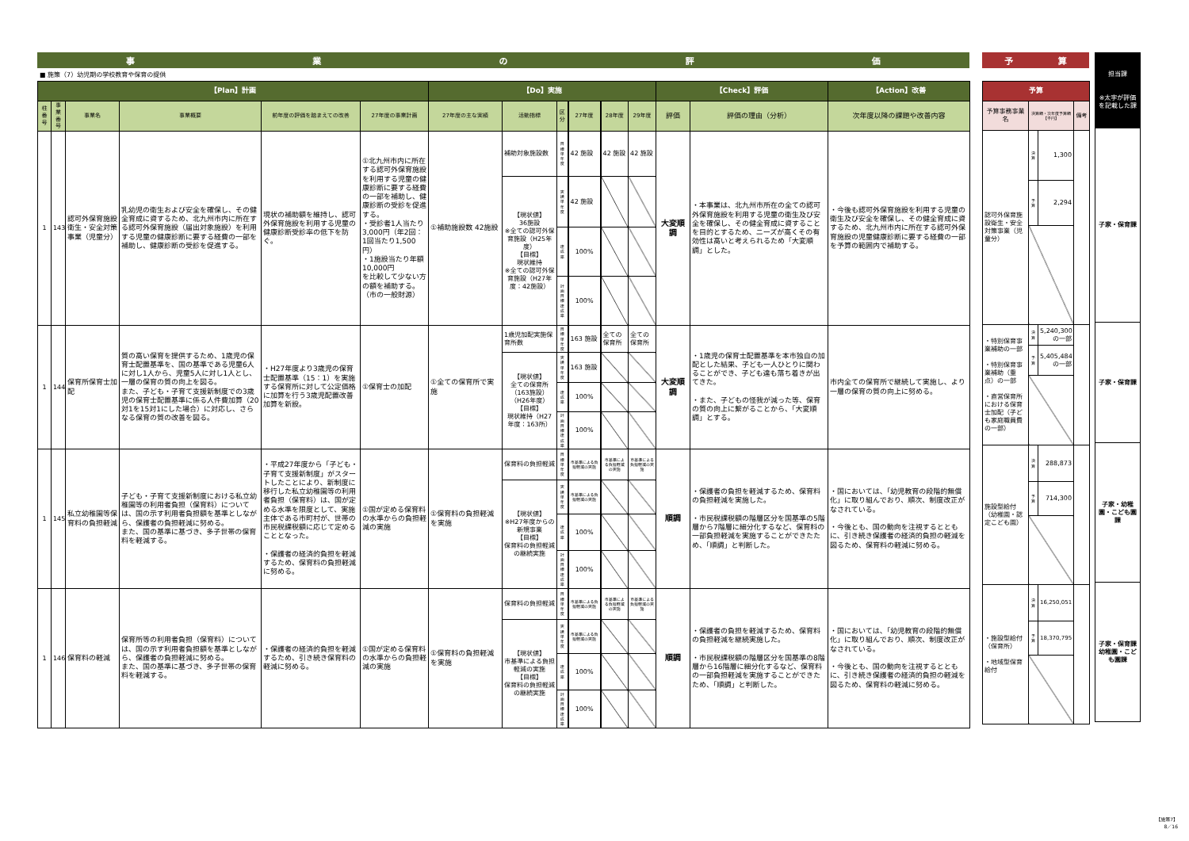事業の評価
■ 施策（7）幼児期の学校教育や保育の提供
| 【Plan】計画 | | | | | | 【Do】実施 | | | | | | 【Check】評価 | | 【Action】改善 |
| --- | --- | --- | --- | --- | --- | --- | --- | --- | --- | --- | --- | --- | --- | --- |
| 柱番号 | 事業番号 | 事業名 | 事業概要 | 前年度の評価を踏まえての改善 | 27年度の事業計画 | 27年度の主な実績 | 活動指標 | 区分 | 27年度 | 28年度 | 29年度 | 評価 | 評価の理由（分析） | 次年度以降の課題や改善内容 |
| 1 | 143 | 認可外保育施設衛生・安全対策事業（児童分） | 乳幼児の衛生および安全を確保し、その健全育成に資するため、北九州市内に所在する認可外保育施設（届出対象施設）を利用する児童の健康診断に要する経費の一部を補助し、健康診断の受診を促進する。 | 現状の補助額を維持し、認可外保育施設を利用する児童の健康診断受診率の低下を防ぐ。 | ①北九州市内に所在する認可外保育施設を利用する児童の健康診断に要する経費の一部を補助し、健康診断の受診を促進する。 ・受診者1人当たり3,000円（年2回：1回当たり1,500円） ・1施設当たり年額10,000円 を比較して少ない方の額を補助する。（市の一般財源） | ①補助施設数 42施設 | 補助対象施設数 | 目標 単年度 | 42 施設 | 42 施設 | 42 施設 | 大変順調 | ・本事業は、北九州市所在の全ての認可外保育施設を利用する児童の衛生及び安全を確保し、その健全育成に資することを目的とするため、ニーズが高くその有効性は高いと考えられるため「大変順調」とした。 | ・今後も認可外保育施設を利用する児童の衛生及び安全を確保し、その健全育成に資するため、北九州市内に所在する認可外保育施設の児童健康診断に要する経費の一部を予算の範囲内で補助する。 |
| | | | | | | | 【現状値】 36施設 ※全ての認可外保育施設（H25年度） 【目標】 現状維持 ※全ての認可外保育施設（H27年度：42施設） | 実績 単年度 | 42 施設 | | | | | |
| | | | | | | | | 達成率 | 100% | | | | | |
| | | | | | | | | 計画目標達成率 | 100% | | | | | |
| 1 | 144 | 保育所保育士加配 | 質の高い保育を提供するため、1歳児の保育士配置基準を、国の基準である児童6人に対し1人から、児童5人に対し1人とし、一層の保育の質の向上を図る。 また、子ども・子育て支援新制度での3歳児の保育士配置基準に係る人件費加算（20対1を15対1にした場合）に対応し、さらなる保育の質の改善を図る。 | ・H27年度より3歳児の保育士配置基準（15：1）を実施する保育所に対して公定価格に加算を行う3歳児配置改善加算を新設。 | ①保育士の加配 | ①全ての保育所で実施 | 1歳児加配実施保育所数 | 目標 単年度 | 163 施設 | 全ての保育所 | 全ての保育所 | 大変順調 | ・1歳児の保育士配置基準を本市独自の加配とした結果、子ども一人ひとりに関わることができ、子ども達も落ち着きが出てきた。 ・また、子どもの怪我が減った等、保育の質の向上に繋がることから、「大変順調」とする。 | 市内全ての保育所で継続して実施し、より一層の保育の質の向上に努める。 |
| | | | | | | | 【現状値】 全ての保育所（163施設）（H26年度） 【目標】 現状維持（H27年度：163所） | 実績 単年度 | 163 施設 | | | | | |
| | | | | | | | | 達成率 | 100% | | | | | |
| | | | | | | | | 計画目標達成率 | 100% | | | | | |
| 1 | 145 | 私立幼稚園等保育料の負担軽減 | 子ども・子育て支援新制度における私立幼稚園等の利用者負担（保育料）については、国の示す利用者負担額を基準としながら、保護者の負担軽減に努める。 また、国の基準に基づき、多子世帯の保育料を軽減する。 | ・平成27年度から「子ども・子育て支援新制度」がスタートしたことにより、新制度に移行した私立幼稚園等の利用者負担（保育料）は、国が定める水準を限度として、実施主体である市町村が、世帯の市民税課税額に応じて定めることとなった。 ・保護者の経済的負担を軽減するため、保育料の負担軽減に努める。 | ①国が定める保育料の水準からの負担軽減の実施 | ①保育料の負担軽減を実施 | 保育料の負担軽減 | 目標 単年度 | 市基準による負担軽減の実施 | 市基準による負担軽減の実施 | 市基準による負担軽減の実施 | 順調 | ・保護者の負担を軽減するため、保育料の負担軽減を実施した。 ・市民税課税額の階層区分を国基準の5階層から7階層に細分化するなど、保育料の一部負担軽減を実施することができたため、「順調」と判断した。 | ・国においては、「幼児教育の段階的無償化」に取り組んでおり、順次、制度改正がなされている。 ・今後とも、国の動向を注視するとともに、引き続き保護者の経済的負担の軽減を図るため、保育料の軽減に努める。 |
| | | | | | | | 【現状値】 ※H27年度からの新規事業 【目標】 保育料の負担軽減の継続実施 | 実績 単年度 | 市基準による負担軽減の実施 | | | | | |
| | | | | | | | | 達成率 | 100% | | | | | |
| | | | | | | | | 計画目標達成率 | 100% | | | | | |
| 1 | 146 | 保育料の軽減 | 保育所等の利用者負担（保育料）については、国の示す利用者負担額を基準としながら、保護者の負担軽減に努める。 また、国の基準に基づき、多子世帯の保育料を軽減する。 | ・保護者の経済的負担を軽減するため、引き続き保育料の軽減に努める。 | ①国が定める保育料の水準からの負担軽減の実施 | ①保育料の負担軽減を実施 | 保育料の負担軽減 | 目標 単年度 | 市基準による負担軽減の実施 | 市基準による負担軽減の実施 | 市基準による負担軽減の実施 | 順調 | ・保護者の負担を軽減するため、保育料の負担軽減を継続実施した。 ・市民税課税額の階層区分を国基準の8階層から16階層に細分化するなど、保育料の一部負担軽減を実施することができたため、「順調」と判断した。 | ・国においては、「幼児教育の段階的無償化」に取り組んでおり、順次、制度改正がなされている。 ・今後とも、国の動向を注視するとともに、引き続き保護者の経済的負担の軽減を図るため、保育料の軽減に努める。 |
| | | | | | | | 【現状値】 市基準による負担軽減の実施 【目標】 保育料の負担軽減の継続実施 | 実績 単年度 | 市基準による負担軽減の実施 | | | | | |
| | | | | | | | | 達成率 | 100% | | | | | |
| | | | | | | | | 計画目標達成率 | 100% | | | | | |
予 算
| 予算 | | | |
| --- | --- | --- | --- |
| 予算事務事業名 | 決算額・次年度予算額【千円】 | | 備考 |
| 認可外保育施設衛生・安全対策事業（児童分） | 決算 | 1,300 | |
| | 予算 | 2,294 | |
| ・特別保育事業補助の一部 ・特別保育事業補助（重点）の一部 ・直営保育所における保育士加配（子ども家庭職員費の一部） | 決算 | 5,240,300 の一部 | |
| | 予算 | 5,405,484 の一部 | |
| 施設型給付（幼稚園・認定こども園） | 決算 | 288,873 | |
| | 予算 | 714,300 | |
| ・施設型給付（保育所） ・地域型保育給付 | 決算 | 16,250,051 | |
| | 予算 | 18,370,795 | |
| 担当課 ※太字が評価を記載した課 |
| --- |
| 子家・保育課 |
| 子家・保育課 |
| 子家・幼稚園・こども園課 |
| 子家・保育課 幼稚園・こども園課 |
【施策7】
8／16